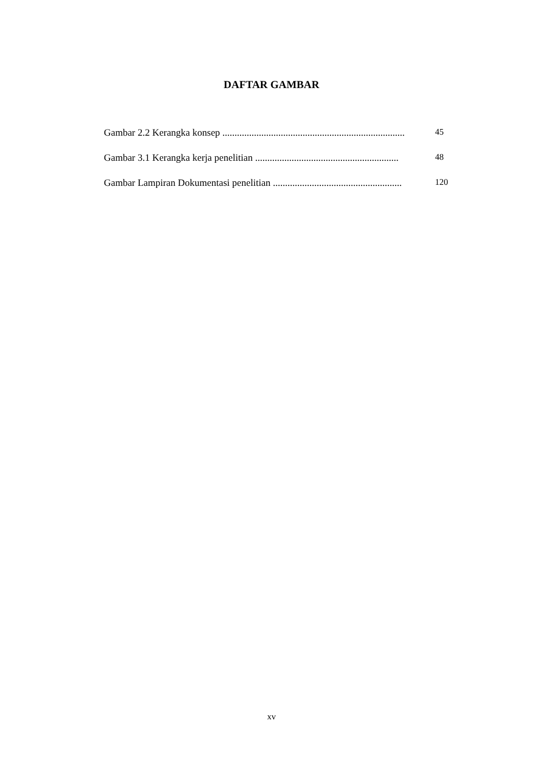DAFTAR GAMBAR
Gambar 2.2 Kerangka konsep ........................................................................... 45
Gambar 3.1 Kerangka kerja penelitian ........................................................... 48
Gambar Lampiran Dokumentasi penelitian ..................................................... 120
xv